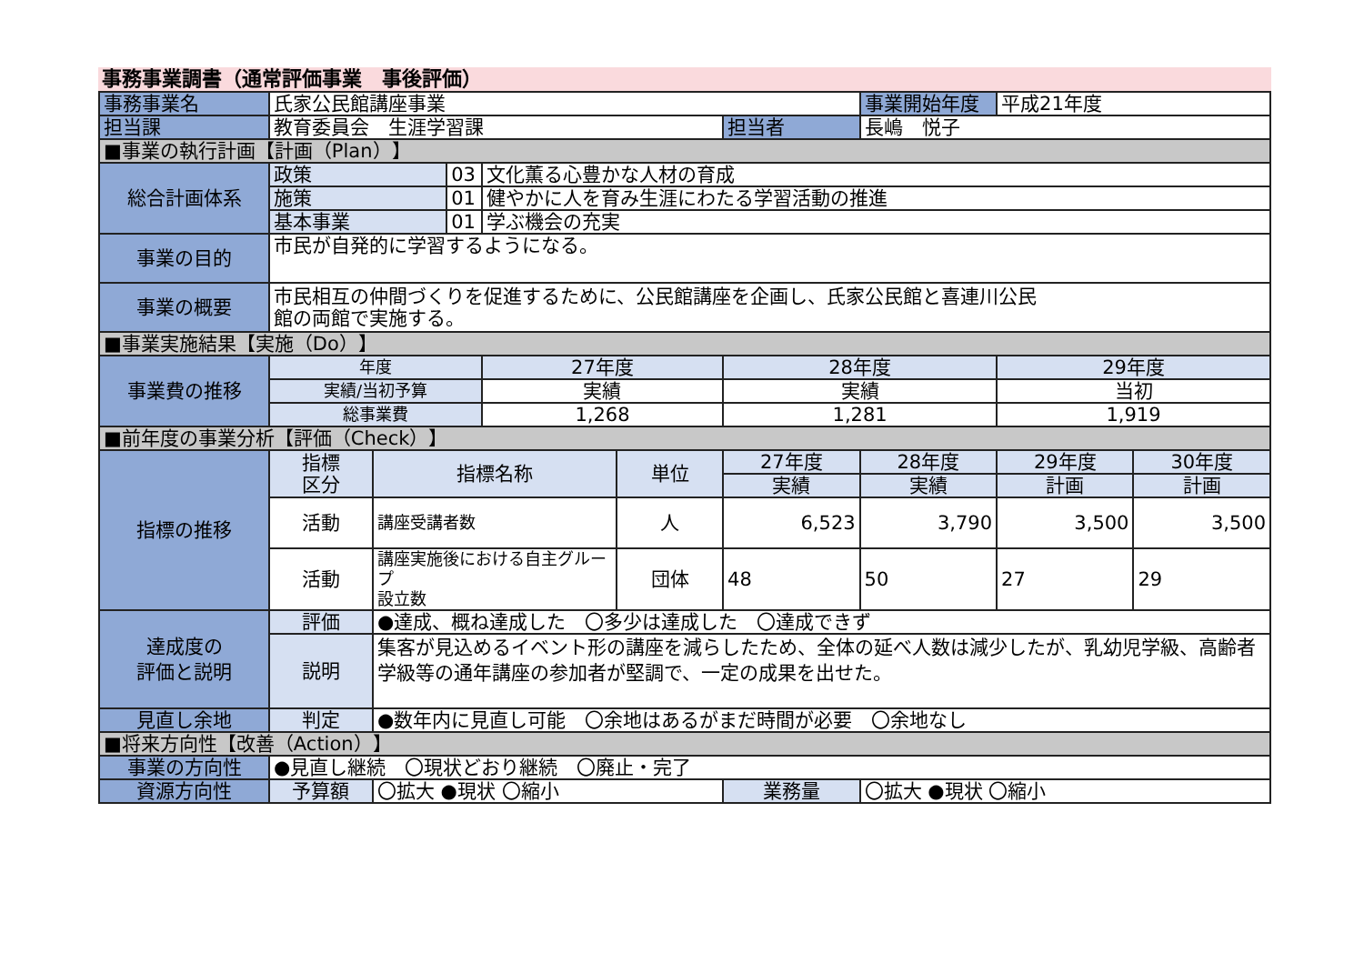事務事業調書（通常評価事業　事後評価）
| 事務事業名 | 氏家公民館講座事業 | | | | | | 事業開始年度 | 平成21年度 | |
| 担当課 | 教育委員会 生涯学習課 | | | | | 担当者 | 長嶋 悦子 | | |
| ■事業の執行計画【計画（Plan）】 | | | | | | | | | |
| 総合計画体系 | 政策 | | 03 | 文化薫る心豊かな人材の育成 | | | | | |
| | 施策 | | 01 | 健やかに人を育み生涯にわたる学習活動の推進 | | | | | |
| | 基本事業 | | 01 | 学ぶ機会の充実 | | | | | |
| 事業の目的 | 市民が自発的に学習するようになる。 | | | | | | | | |
| 事業の概要 | 市民相互の仲間づくりを促進するために、公民館講座を企画し、氏家公民館と喜連川公民 館の両館で実施する。 | | | | | | | | |
| ■事業実施結果【実施（Do）】 | | | | | | | | | |
| 事業費の推移 | 年度 | | | 27年度 | | 28年度 | | 29年度 | |
| | 実績/当初予算 | | | 実績 | | 実績 | | 当初 | |
| | 総事業費 | | | 1,268 | | 1,281 | | 1,919 | |
| ■前年度の事業分析【評価（Check）】 | | | | | | | | | |
| 指標の推移 | 指標 区分 | 指標名称 | | | 単位 | 27年度 | 28年度 | 29年度 | 30年度 |
| | | | | | | 実績 | 実績 | 計画 | 計画 |
| | 活動 | 講座受講者数 | | | 人 | 6,523 | 3,790 | 3,500 | 3,500 |
| | 活動 | 講座実施後における自主グループ 設立数 | | | 団体 | 48 | 50 | 27 | 29 |
| 達成度の 評価と説明 | 評価 | ●達成、概ね達成した 〇多少は達成した 〇達成できず | | | | | | | |
| | 説明 | 集客が見込めるイベント形の講座を減らしたため、全体の延べ人数は減少したが、乳幼児学級、高齢者学級等の通年講座の参加者が堅調で、一定の成果を出せた。 | | | | | | | |
| 見直し余地 | 判定 | ●数年内に見直し可能 〇余地はあるがまだ時間が必要 〇余地なし | | | | | | | |
| ■将来方向性【改善（Action）】 | | | | | | | | | |
| 事業の方向性 | ●見直し継続 〇現状どおり継続 〇廃止・完了 | | | | | | | | |
| 資源方向性 | 予算額 | 〇拡大 ●現状 〇縮小 | | | | 業務量 | 〇拡大 ●現状 〇縮小 | | |